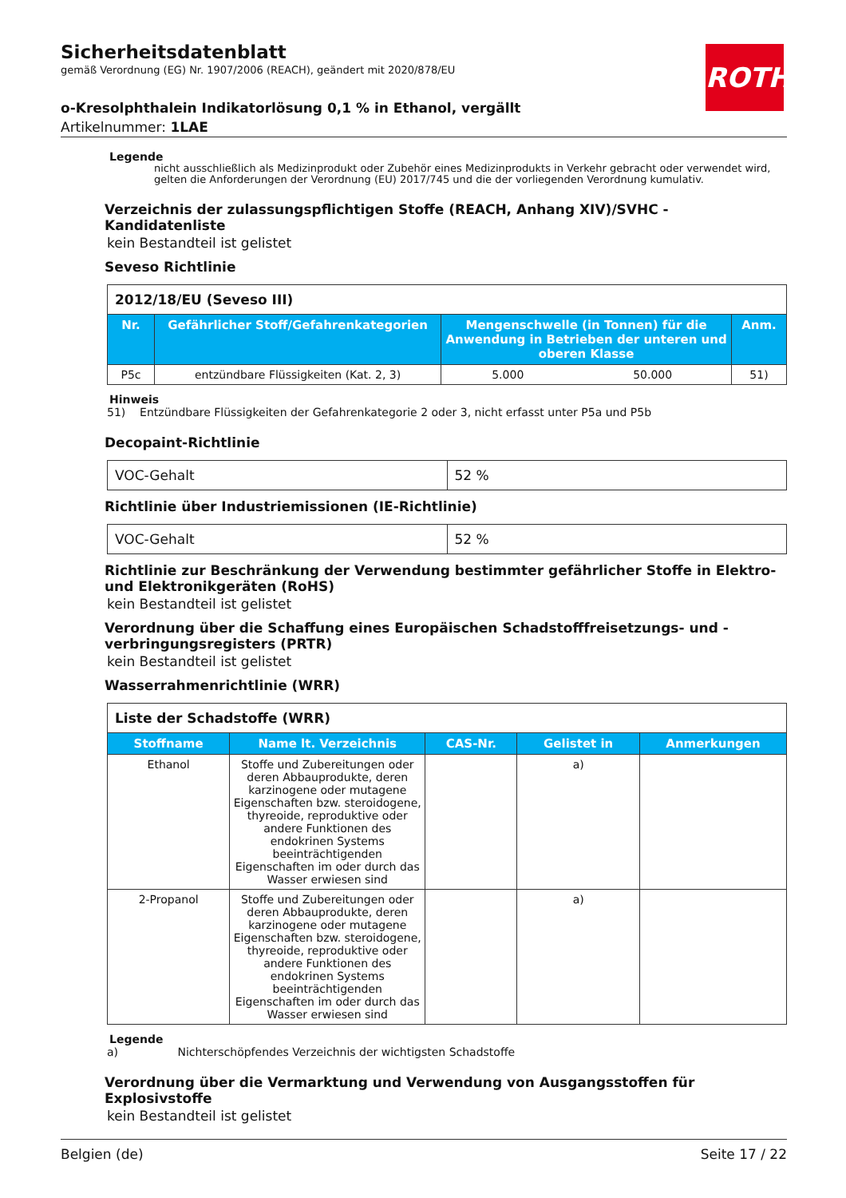Sicherheitsdatenblatt
gemäß Verordnung (EG) Nr. 1907/2006 (REACH), geändert mit 2020/878/EU
o-Kresolphthalein Indikatorlösung 0,1 % in Ethanol, vergällt
Artikelnummer: 1LAE
ROTH
Legende
nicht ausschließlich als Medizinprodukt oder Zubehör eines Medizinprodukts in Verkehr gebracht oder verwendet wird, gelten die Anforderungen der Verordnung (EU) 2017/745 und die der vorliegenden Verordnung kumulativ.
Verzeichnis der zulassungspflichtigen Stoffe (REACH, Anhang XIV)/SVHC - Kandidatenliste
kein Bestandteil ist gelistet
Seveso Richtlinie
| 2012/18/EU (Seveso III) | | | | |
| Nr. | Gefährlicher Stoff/Gefahrenkategorien | Mengenschwelle (in Tonnen) für die Anwendung in Betrieben der unteren und oberen Klasse | | Anm. |
| P5c | entzündbare Flüssigkeiten (Kat. 2, 3) | 5.000 | 50.000 | 51) |
Hinweis
51) Entzündbare Flüssigkeiten der Gefahrenkategorie 2 oder 3, nicht erfasst unter P5a und P5b
Decopaint-Richtlinie
| VOC-Gehalt | 52 % |
Richtlinie über Industriemissionen (IE-Richtlinie)
| VOC-Gehalt | 52 % |
Richtlinie zur Beschränkung der Verwendung bestimmter gefährlicher Stoffe in Elektro- und Elektronikgeräten (RoHS)
kein Bestandteil ist gelistet
Verordnung über die Schaffung eines Europäischen Schadstofffreisetzungs- und -verbringungsregisters (PRTR)
kein Bestandteil ist gelistet
Wasserrahmenrichtlinie (WRR)
| Liste der Schadstoffe (WRR) | | | | |
| Stoffname | Name lt. Verzeichnis | CAS-Nr. | Gelistet in | Anmerkungen |
| Ethanol | Stoffe und Zubereitungen oder deren Abbauprodukte, deren karzinogene oder mutagene Eigenschaften bzw. steroidogene, thyreoide, reproduktive oder andere Funktionen des endokrinen Systems beeinträchtigenden Eigenschaften im oder durch das Wasser erwiesen sind | | a) | |
| 2-Propanol | Stoffe und Zubereitungen oder deren Abbauprodukte, deren karzinogene oder mutagene Eigenschaften bzw. steroidogene, thyreoide, reproduktive oder andere Funktionen des endokrinen Systems beeinträchtigenden Eigenschaften im oder durch das Wasser erwiesen sind | | a) | |
Legende
a) Nichterschöpfendes Verzeichnis der wichtigsten Schadstoffe
Verordnung über die Vermarktung und Verwendung von Ausgangsstoffen für Explosivstoffe
kein Bestandteil ist gelistet
Belgien (de) Seite 17 / 22